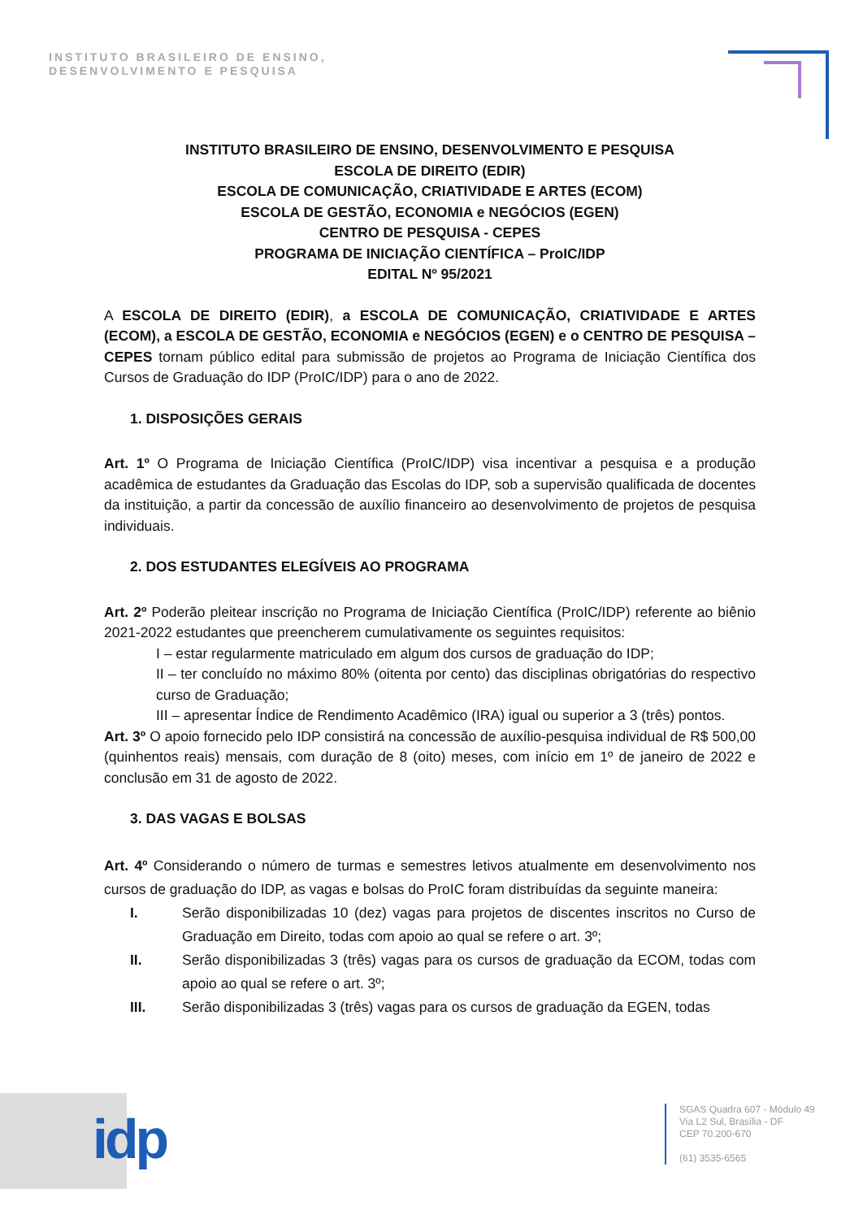INSTITUTO BRASILEIRO DE ENSINO,
DESENVOLVIMENTO E PESQUISA
INSTITUTO BRASILEIRO DE ENSINO, DESENVOLVIMENTO E PESQUISA
ESCOLA DE DIREITO (EDIR)
ESCOLA DE COMUNICAÇÃO, CRIATIVIDADE E ARTES (ECOM)
ESCOLA DE GESTÃO, ECONOMIA e NEGÓCIOS (EGEN)
CENTRO DE PESQUISA - CEPES
PROGRAMA DE INICIAÇÃO CIENTÍFICA – ProIC/IDP
EDITAL Nº 95/2021
A ESCOLA DE DIREITO (EDIR), a ESCOLA DE COMUNICAÇÃO, CRIATIVIDADE E ARTES (ECOM), a ESCOLA DE GESTÃO, ECONOMIA e NEGÓCIOS (EGEN) e o CENTRO DE PESQUISA – CEPES tornam público edital para submissão de projetos ao Programa de Iniciação Científica dos Cursos de Graduação do IDP (ProIC/IDP) para o ano de 2022.
1. DISPOSIÇÕES GERAIS
Art. 1º O Programa de Iniciação Científica (ProIC/IDP) visa incentivar a pesquisa e a produção acadêmica de estudantes da Graduação das Escolas do IDP, sob a supervisão qualificada de docentes da instituição, a partir da concessão de auxílio financeiro ao desenvolvimento de projetos de pesquisa individuais.
2. DOS ESTUDANTES ELEGÍVEIS AO PROGRAMA
Art. 2º Poderão pleitear inscrição no Programa de Iniciação Científica (ProIC/IDP) referente ao biênio 2021-2022 estudantes que preencherem cumulativamente os seguintes requisitos:
I – estar regularmente matriculado em algum dos cursos de graduação do IDP;
II – ter concluído no máximo 80% (oitenta por cento) das disciplinas obrigatórias do respectivo curso de Graduação;
III – apresentar Índice de Rendimento Acadêmico (IRA) igual ou superior a 3 (três) pontos.
Art. 3º O apoio fornecido pelo IDP consistirá na concessão de auxílio-pesquisa individual de R$ 500,00 (quinhentos reais) mensais, com duração de 8 (oito) meses, com início em 1º de janeiro de 2022 e conclusão em 31 de agosto de 2022.
3. DAS VAGAS E BOLSAS
Art. 4º Considerando o número de turmas e semestres letivos atualmente em desenvolvimento nos cursos de graduação do IDP, as vagas e bolsas do ProIC foram distribuídas da seguinte maneira:
I. Serão disponibilizadas 10 (dez) vagas para projetos de discentes inscritos no Curso de Graduação em Direito, todas com apoio ao qual se refere o art. 3º;
II. Serão disponibilizadas 3 (três) vagas para os cursos de graduação da ECOM, todas com apoio ao qual se refere o art. 3º;
III. Serão disponibilizadas 3 (três) vagas para os cursos de graduação da EGEN, todas
idp
SGAS Quadra 607 - Módulo 49
Via L2 Sul, Brasília - DF
CEP 70.200-670
(61) 3535-6565